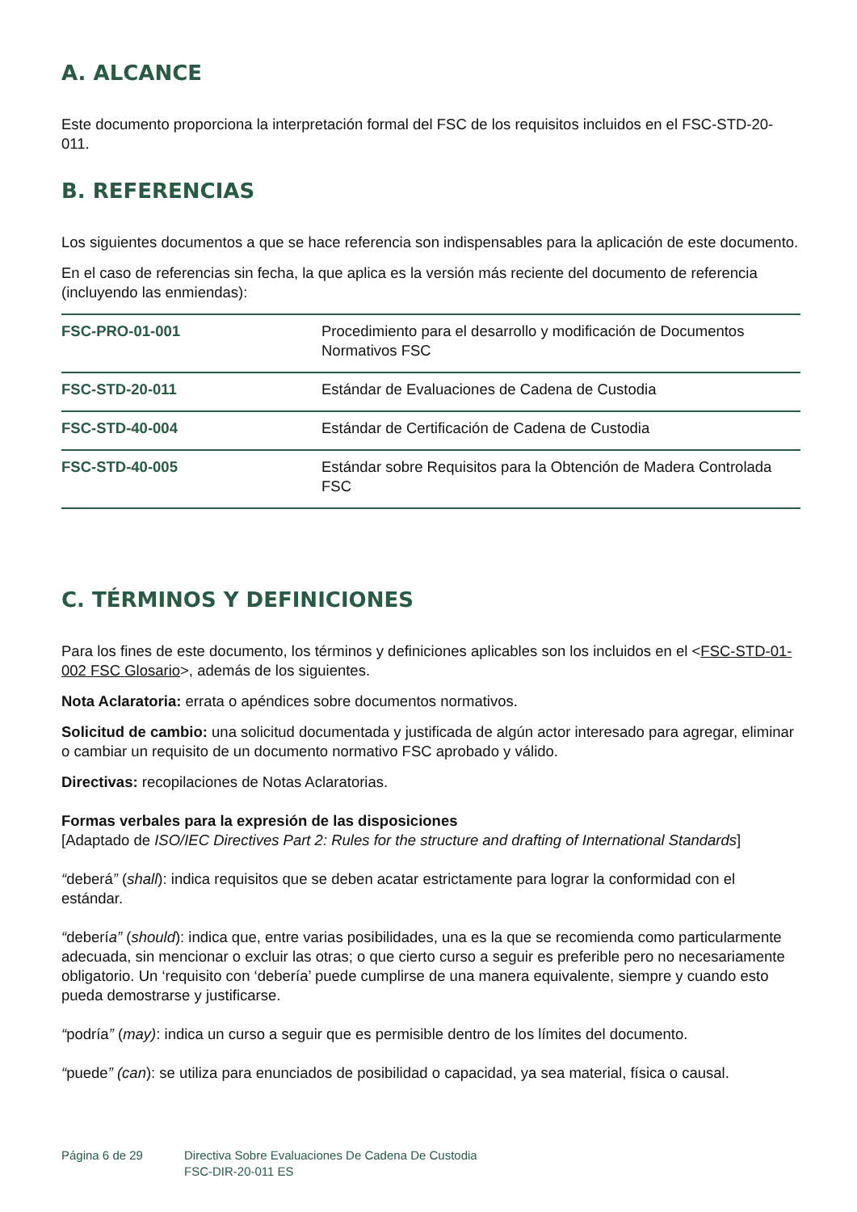A. ALCANCE
Este documento proporciona la interpretación formal del FSC de los requisitos incluidos en el FSC-STD-20-011.
B. REFERENCIAS
Los siguientes documentos a que se hace referencia son indispensables para la aplicación de este documento.
En el caso de referencias sin fecha, la que aplica es la versión más reciente del documento de referencia (incluyendo las enmiendas):
| FSC-PRO-01-001 | Procedimiento para el desarrollo y modificación de Documentos Normativos FSC |
| FSC-STD-20-011 | Estándar de Evaluaciones de Cadena de Custodia |
| FSC-STD-40-004 | Estándar de Certificación de Cadena de Custodia |
| FSC-STD-40-005 | Estándar sobre Requisitos para la Obtención de Madera Controlada FSC |
C. TÉRMINOS Y DEFINICIONES
Para los fines de este documento, los términos y definiciones aplicables son los incluidos en el <FSC-STD-01-002 FSC Glosario>, además de los siguientes.
Nota Aclaratoria: errata o apéndices sobre documentos normativos.
Solicitud de cambio: una solicitud documentada y justificada de algún actor interesado para agregar, eliminar o cambiar un requisito de un documento normativo FSC aprobado y válido.
Directivas: recopilaciones de Notas Aclaratorias.
Formas verbales para la expresión de las disposiciones
[Adaptado de ISO/IEC Directives Part 2: Rules for the structure and drafting of International Standards]
“deberá” (shall): indica requisitos que se deben acatar estrictamente para lograr la conformidad con el estándar.
“debería” (should): indica que, entre varias posibilidades, una es la que se recomienda como particularmente adecuada, sin mencionar o excluir las otras; o que cierto curso a seguir es preferible pero no necesariamente obligatorio. Un ‘requisito con ‘debería’ puede cumplirse de una manera equivalente, siempre y cuando esto pueda demostrarse y justificarse.
“podría” (may): indica un curso a seguir que es permisible dentro de los límites del documento.
“puede” (can): se utiliza para enunciados de posibilidad o capacidad, ya sea material, física o causal.
Página 6 de 29 Directiva Sobre Evaluaciones De Cadena De Custodia
FSC-DIR-20-011 ES